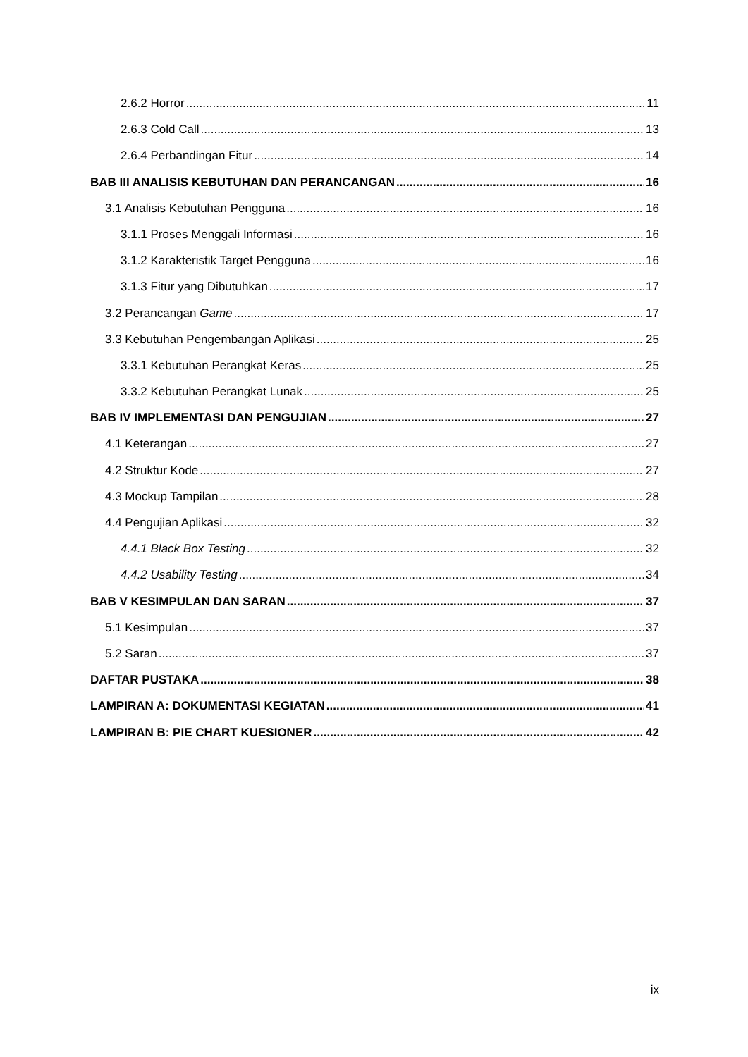2.6.2 Horror 11
2.6.3 Cold Call 13
2.6.4 Perbandingan Fitur 14
BAB III ANALISIS KEBUTUHAN DAN PERANCANGAN 16
3.1 Analisis Kebutuhan Pengguna 16
3.1.1 Proses Menggali Informasi 16
3.1.2 Karakteristik Target Pengguna 16
3.1.3 Fitur yang Dibutuhkan 17
3.2 Perancangan Game 17
3.3 Kebutuhan Pengembangan Aplikasi 25
3.3.1 Kebutuhan Perangkat Keras 25
3.3.2 Kebutuhan Perangkat Lunak 25
BAB IV IMPLEMENTASI DAN PENGUJIAN 27
4.1 Keterangan 27
4.2 Struktur Kode 27
4.3 Mockup Tampilan 28
4.4 Pengujian Aplikasi 32
4.4.1 Black Box Testing 32
4.4.2 Usability Testing 34
BAB V KESIMPULAN DAN SARAN 37
5.1 Kesimpulan 37
5.2 Saran 37
DAFTAR PUSTAKA 38
LAMPIRAN A: DOKUMENTASI KEGIATAN 41
LAMPIRAN B: PIE CHART KUESIONER 42
ix